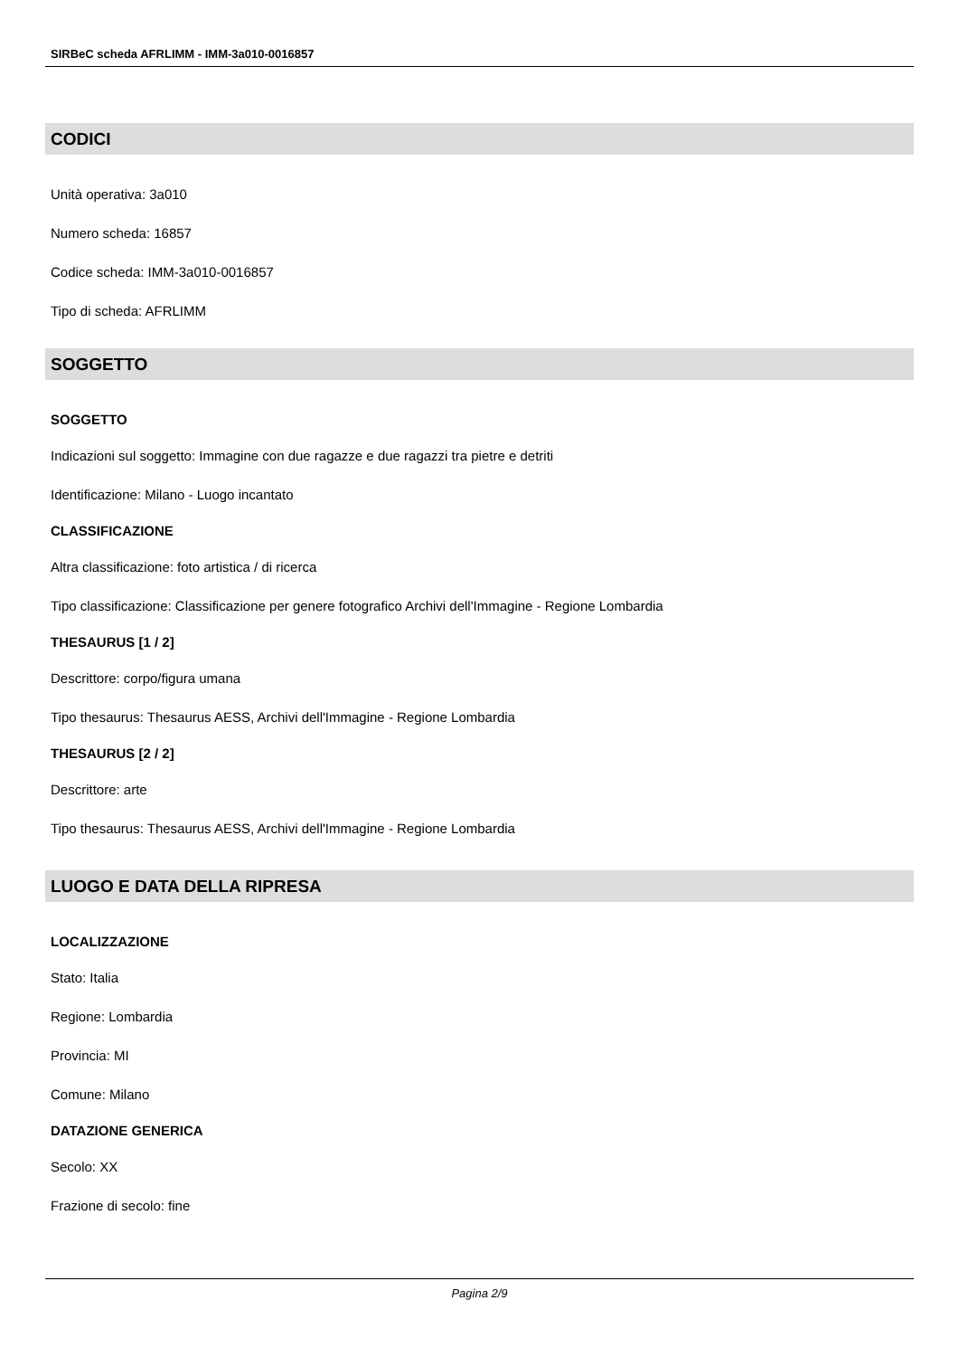SIRBeC scheda AFRLIMM - IMM-3a010-0016857
CODICI
Unità operativa: 3a010
Numero scheda: 16857
Codice scheda: IMM-3a010-0016857
Tipo di scheda: AFRLIMM
SOGGETTO
SOGGETTO
Indicazioni sul soggetto: Immagine con due ragazze e due ragazzi tra pietre e detriti
Identificazione: Milano - Luogo incantato
CLASSIFICAZIONE
Altra classificazione: foto artistica / di ricerca
Tipo classificazione: Classificazione per genere fotografico Archivi dell'Immagine - Regione Lombardia
THESAURUS [1 / 2]
Descrittore: corpo/figura umana
Tipo thesaurus: Thesaurus AESS, Archivi dell'Immagine - Regione Lombardia
THESAURUS [2 / 2]
Descrittore: arte
Tipo thesaurus: Thesaurus AESS, Archivi dell'Immagine - Regione Lombardia
LUOGO E DATA DELLA RIPRESA
LOCALIZZAZIONE
Stato: Italia
Regione: Lombardia
Provincia: MI
Comune: Milano
DATAZIONE GENERICA
Secolo: XX
Frazione di secolo: fine
Pagina 2/9